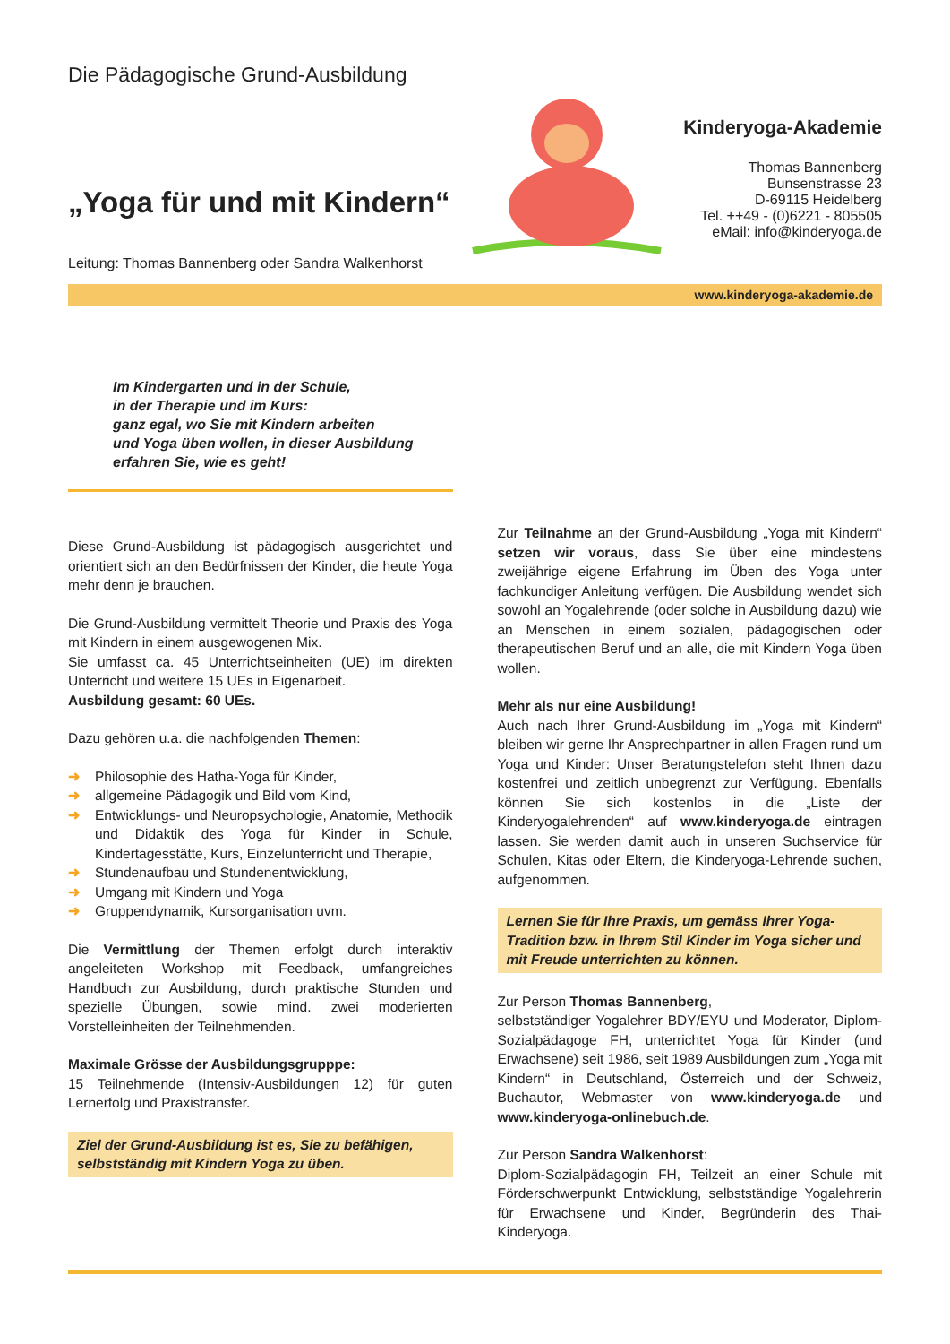Die Pädagogische Grund-Ausbildung
„Yoga für und mit Kindern“
Leitung: Thomas Bannenberg oder Sandra Walkenhorst
Kinderyoga-Akademie
Thomas Bannenberg
Bunsenstrasse 23
D-69115 Heidelberg
Tel. ++49 - (0)6221 - 805505
eMail: info@kinderyoga.de
www.kinderyoga-akademie.de
Im Kindergarten und in der Schule,
in der Therapie und im Kurs:
ganz egal, wo Sie mit Kindern arbeiten
und Yoga üben wollen, in dieser Ausbildung
erfahren Sie, wie es geht!
Diese Grund-Ausbildung ist pädagogisch ausgerichtet und orientiert sich an den Bedürfnissen der Kinder, die heute Yoga mehr denn je brauchen.
Die Grund-Ausbildung vermittelt Theorie und Praxis des Yoga mit Kindern in einem ausgewogenen Mix.
Sie umfasst ca. 45 Unterrichtseinheiten (UE) im direkten Unterricht und weitere 15 UEs in Eigenarbeit.
Ausbildung gesamt: 60 UEs.
Dazu gehören u.a. die nachfolgenden Themen:
➜ Philosophie des Hatha-Yoga für Kinder,
➜ allgemeine Pädagogik und Bild vom Kind,
➜ Entwicklungs- und Neuropsychologie, Anatomie, Methodik und Didaktik des Yoga für Kinder in Schule, Kindertagesstätte, Kurs, Einzelunterricht und Therapie,
➜ Stundenaufbau und Stundenentwicklung,
➜ Umgang mit Kindern und Yoga
➜ Gruppendynamik, Kursorganisation uvm.
Die Vermittlung der Themen erfolgt durch interaktiv angeleiteten Workshop mit Feedback, umfangreiches Handbuch zur Ausbildung, durch praktische Stunden und spezielle Übungen, sowie mind. zwei moderierten Vorstelleinheiten der Teilnehmenden.
Maximale Grösse der Ausbildungsgrupppe:
15 Teilnehmende (Intensiv-Ausbildungen 12) für guten Lernerfolg und Praxistransfer.
Ziel der Grund-Ausbildung ist es, Sie zu befähigen, selbstständig mit Kindern Yoga zu üben.
Zur Teilnahme an der Grund-Ausbildung „Yoga mit Kindern“ setzen wir voraus, dass Sie über eine mindestens zweijährige eigene Erfahrung im Üben des Yoga unter fachkundiger Anleitung verfügen. Die Ausbildung wendet sich sowohl an Yogalehrende (oder solche in Ausbildung dazu) wie an Menschen in einem sozialen, pädagogischen oder therapeutischen Beruf und an alle, die mit Kindern Yoga üben wollen.
Mehr als nur eine Ausbildung!
Auch nach Ihrer Grund-Ausbildung im „Yoga mit Kindern“ bleiben wir gerne Ihr Ansprechpartner in allen Fragen rund um Yoga und Kinder: Unser Beratungstelefon steht Ihnen dazu kostenfrei und zeitlich unbegrenzt zur Verfügung. Ebenfalls können Sie sich kostenlos in die „Liste der Kinderyogalehrenden“ auf www.kinderyoga.de eintragen lassen. Sie werden damit auch in unseren Suchservice für Schulen, Kitas oder Eltern, die Kinderyoga-Lehrende suchen, aufgenommen.
Lernen Sie für Ihre Praxis, um gemäss Ihrer Yoga-Tradition bzw. in Ihrem Stil Kinder im Yoga sicher und mit Freude unterrichten zu können.
Zur Person Thomas Bannenberg,
selbstständiger Yogalehrer BDY/EYU und Moderator, Diplom-Sozialpädagoge FH, unterrichtet Yoga für Kinder (und Erwachsene) seit 1986, seit 1989 Ausbildungen zum „Yoga mit Kindern“ in Deutschland, Österreich und der Schweiz, Buchautor, Webmaster von www.kinderyoga.de und www.kinderyoga-onlinebuch.de.
Zur Person Sandra Walkenhorst:
Diplom-Sozialpädagogin FH, Teilzeit an einer Schule mit Förderschwerpunkt Entwicklung, selbstständige Yogalehrerin für Erwachsene und Kinder, Begründerin des Thai-Kinderyoga.